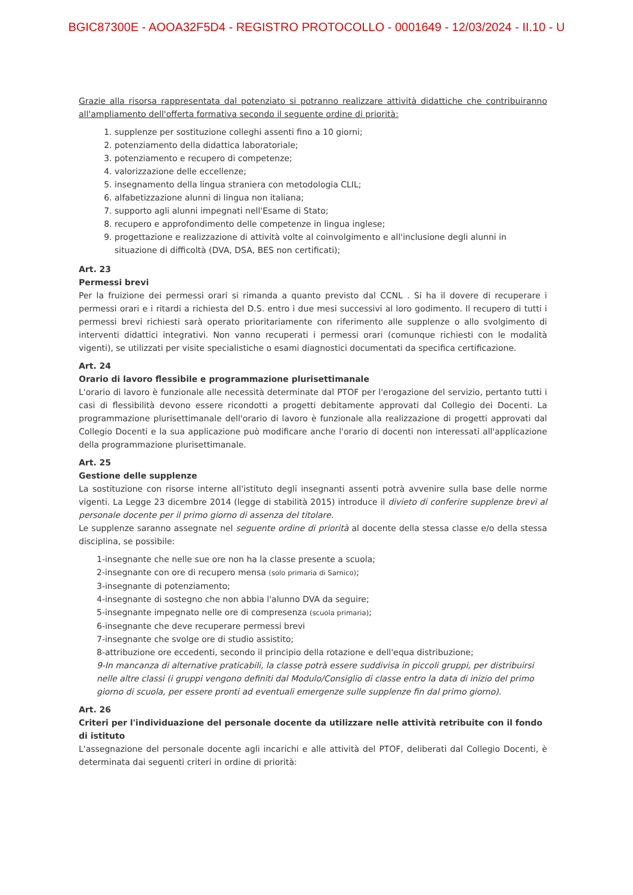BGIC87300E - AOOA32F5D4 - REGISTRO PROTOCOLLO - 0001649 - 12/03/2024 - II.10 - U
Grazie alla risorsa rappresentata dal potenziato si potranno realizzare attività didattiche che contribuiranno all'ampliamento dell'offerta formativa secondo il seguente ordine di priorità:
1. supplenze per sostituzione colleghi assenti fino a 10 giorni;
2. potenziamento della didattica laboratoriale;
3. potenziamento e recupero di competenze;
4. valorizzazione delle eccellenze;
5. insegnamento della lingua straniera con metodologia CLIL;
6. alfabetizzazione alunni di lingua non italiana;
7. supporto agli alunni impegnati nell'Esame di Stato;
8. recupero e approfondimento delle competenze in lingua inglese;
9. progettazione e realizzazione di attività volte al coinvolgimento e all'inclusione degli alunni in situazione di difficoltà (DVA, DSA, BES non certificati);
Art. 23
Permessi brevi
Per la fruizione dei permessi orari si rimanda a quanto previsto dal CCNL . Si ha il dovere di recuperare i permessi orari e i ritardi a richiesta del D.S. entro i due mesi successivi al loro godimento. Il recupero di tutti i permessi brevi richiesti sarà operato prioritariamente con riferimento alle supplenze o allo svolgimento di interventi didattici integrativi. Non vanno recuperati i permessi orari (comunque richiesti con le modalità vigenti), se utilizzati per visite specialistiche o esami diagnostici documentati da specifica certificazione.
Art. 24
Orario di lavoro flessibile e programmazione plurisettimanale
L'orario di lavoro è funzionale alle necessità determinate dal PTOF per l'erogazione del servizio, pertanto tutti i casi di flessibilità devono essere ricondotti a progetti debitamente approvati dal Collegio dei Docenti. La programmazione plurisettimanale dell'orario di lavoro è funzionale alla realizzazione di progetti approvati dal Collegio Docenti e la sua applicazione può modificare anche l'orario di docenti non interessati all'applicazione della programmazione plurisettimanale.
Art. 25
Gestione delle supplenze
La sostituzione con risorse interne all'istituto degli insegnanti assenti potrà avvenire sulla base delle norme vigenti. La Legge 23 dicembre 2014 (legge di stabilità 2015) introduce il divieto di conferire supplenze brevi al personale docente per il primo giorno di assenza del titolare.
Le supplenze saranno assegnate nel seguente ordine di priorità al docente della stessa classe e/o della stessa disciplina, se possibile:
1-insegnante che nelle sue ore non ha la classe presente a scuola;
2-insegnante con ore di recupero mensa (solo primaria di Sarnico);
3-insegnante di potenziamento;
4-insegnante di sostegno che non abbia l'alunno DVA da seguire;
5-insegnante impegnato nelle ore di compresenza (scuola primaria);
6-insegnante che deve recuperare permessi brevi
7-insegnante che svolge ore di studio assistito;
8-attribuzione ore eccedenti, secondo il principio della rotazione e dell'equa distribuzione;
9-In mancanza di alternative praticabili, la classe potrà essere suddivisa in piccoli gruppi, per distribuirsi nelle altre classi (i gruppi vengono definiti dal Modulo/Consiglio di classe entro la data di inizio del primo giorno di scuola, per essere pronti ad eventuali emergenze sulle supplenze fin dal primo giorno).
Art. 26
Criteri per l'individuazione del personale docente da utilizzare nelle attività retribuite con il fondo di istituto
L'assegnazione del personale docente agli incarichi e alle attività del PTOF, deliberati dal Collegio Docenti, è determinata dai seguenti criteri in ordine di priorità: